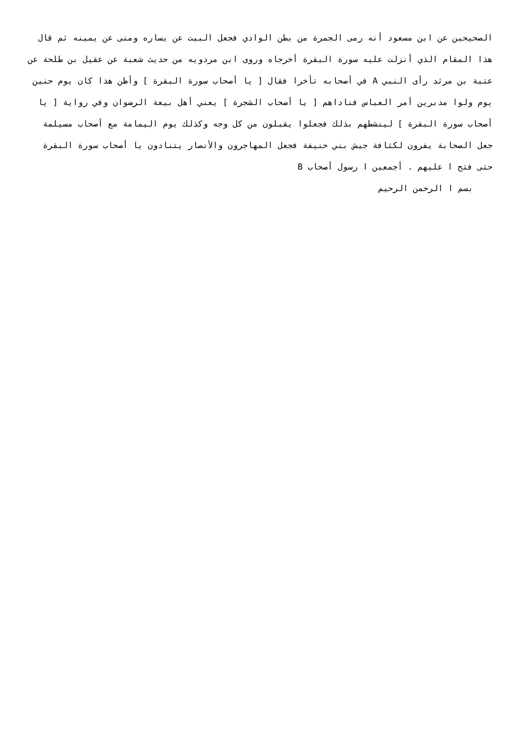الصحيحين عن ابن مسعود أنه رمى الجمرة من بطن الوادي فجعل البيت عن يساره ومنى عن يمينه ثم قال هذا المقام الذي أنزلت عليه سورة البقرة أخرجاه وروى ابن مردويه من حديث شعبة عن عقيل بن طلحة عن عتبة بن مرثد رأى النبي A في أصحابه تأخرا فقال [ يا أصحاب سورة البقرة ] وأظن هذا كان يوم حنين يوم ولوا مدبرين أمر العباس فناداهم [ يا أصحاب الشجرة ] يعني أهل بيعة الرضوان وفي رواية [ يا أصحاب سورة البقرة ] لينشطهم بذلك فجعلوا يقبلون من كل وجه وكذلك يوم اليمامة مع أصحاب مسيلمة جعل الصحابة يفرون لكثافة جيش بني حنيفة فجعل المهاجرون والأنصار يتنادون يا أصحاب سورة البقرة حتى فتح ا عليهم . أجمعين ا رسول أصحاب B
بسم ا الرحمن الرحيم